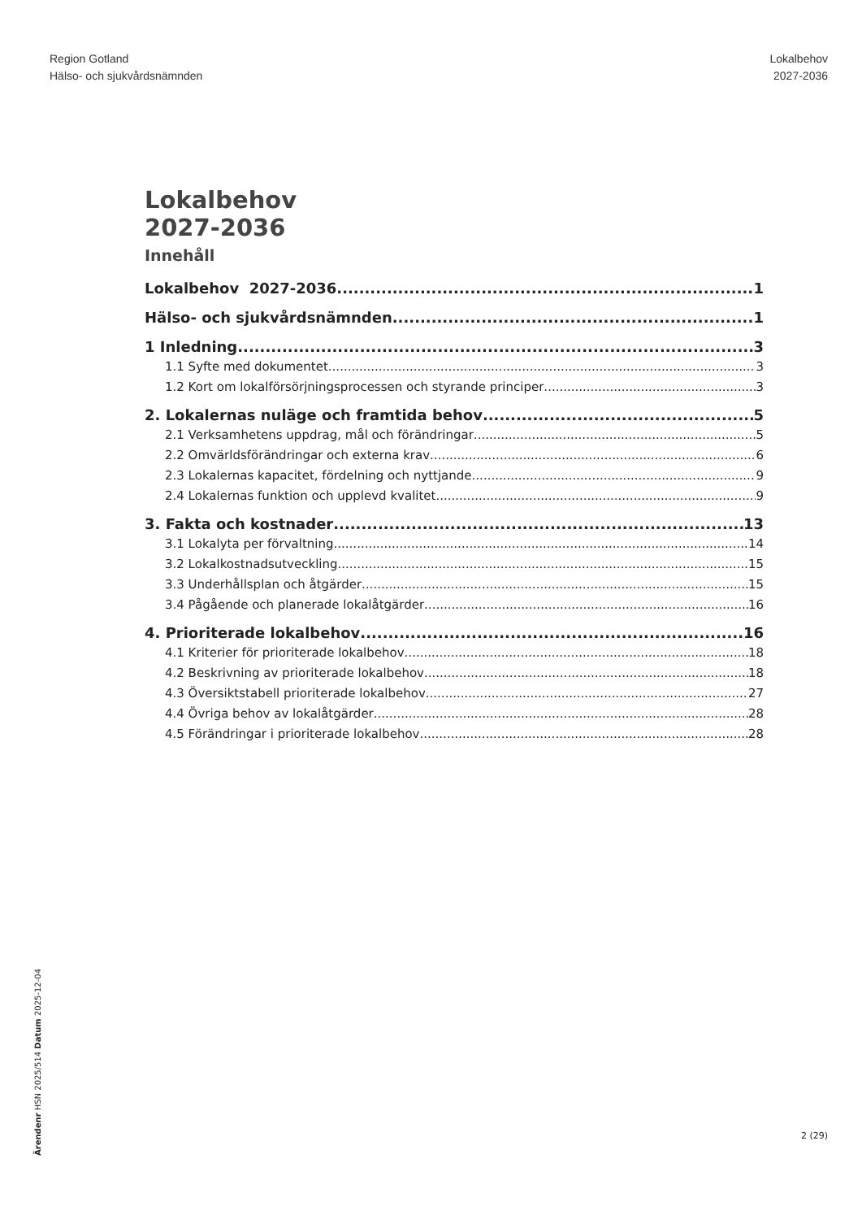Region Gotland
Hälso- och sjukvårdsnämnden
Lokalbehov
2027-2036
Lokalbehov
2027-2036
Innehåll
Lokalbehov 2027-2036 1
Hälso- och sjukvårdsnämnden 1
1 Inledning 3
1.1 Syfte med dokumentet 3
1.2 Kort om lokalförsörjningsprocessen och styrande principer 3
2. Lokalernas nuläge och framtida behov 5
2.1 Verksamhetens uppdrag, mål och förändringar 5
2.2 Omvärldsförändringar och externa krav 6
2.3 Lokalernas kapacitet, fördelning och nyttjande 9
2.4 Lokalernas funktion och upplevd kvalitet 9
3. Fakta och kostnader 13
3.1 Lokalyta per förvaltning 14
3.2 Lokalkostnadsutveckling 15
3.3 Underhållsplan och åtgärder 15
3.4 Pågående och planerade lokalåtgärder 16
4. Prioriterade lokalbehov 16
4.1 Kriterier för prioriterade lokalbehov 18
4.2 Beskrivning av prioriterade lokalbehov 18
4.3 Översiktstabell prioriterade lokalbehov 27
4.4 Övriga behov av lokalåtgärder 28
4.5 Förändringar i prioriterade lokalbehov 28
Ärendenr HSN 2025/514 Datum 2025-12-04
2 (29)